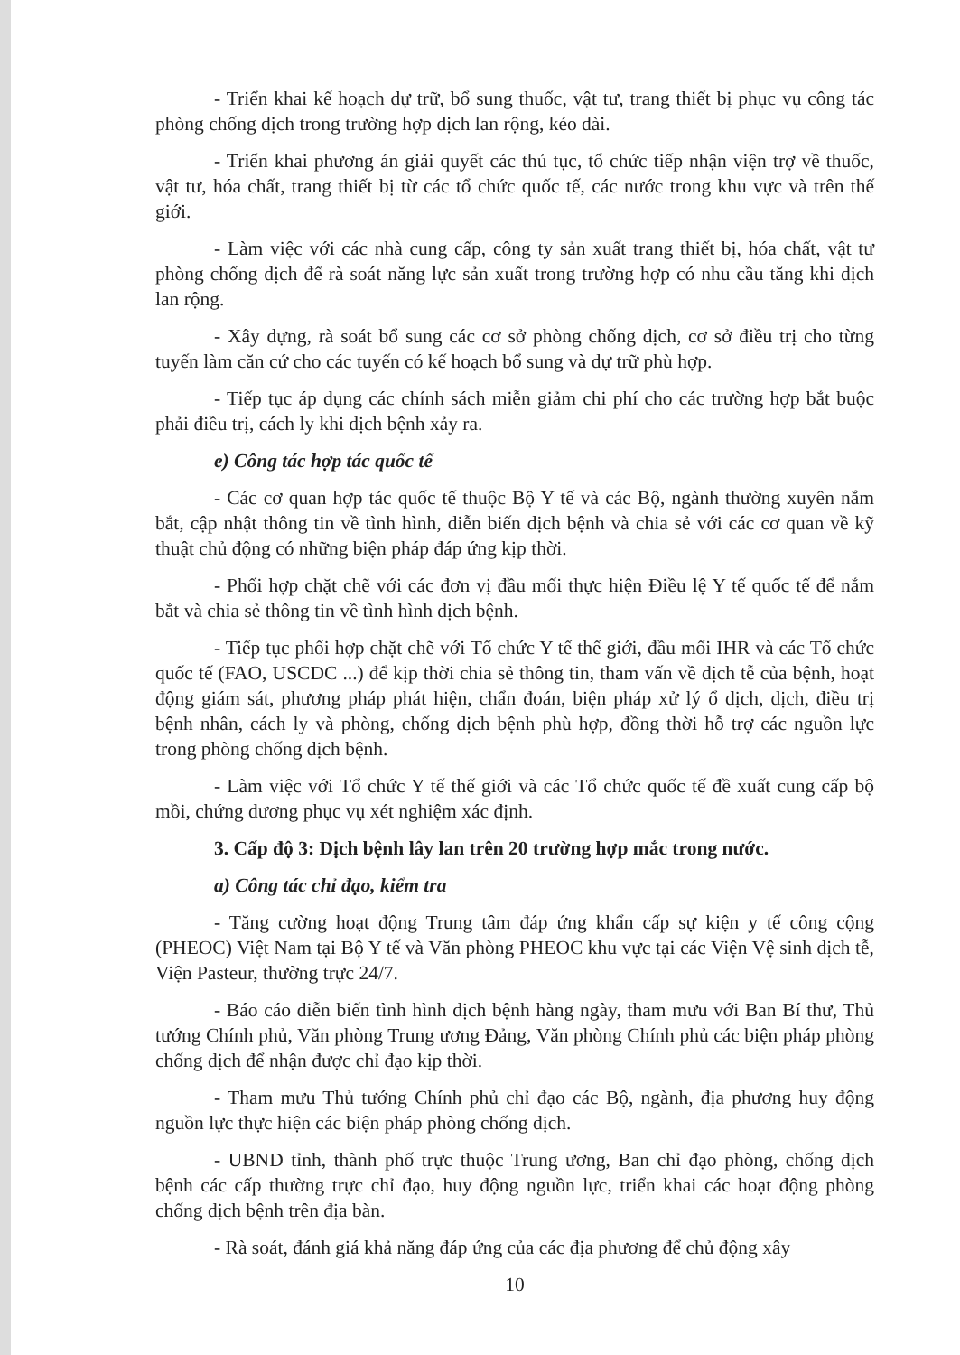- Triển khai kế hoạch dự trữ, bổ sung thuốc, vật tư, trang thiết bị phục vụ công tác phòng chống dịch trong trường hợp dịch lan rộng, kéo dài.
- Triển khai phương án giải quyết các thủ tục, tổ chức tiếp nhận viện trợ về thuốc, vật tư, hóa chất, trang thiết bị từ các tổ chức quốc tế, các nước trong khu vực và trên thế giới.
- Làm việc với các nhà cung cấp, công ty sản xuất trang thiết bị, hóa chất, vật tư phòng chống dịch để rà soát năng lực sản xuất trong trường hợp có nhu cầu tăng khi dịch lan rộng.
- Xây dựng, rà soát bổ sung các cơ sở phòng chống dịch, cơ sở điều trị cho từng tuyến làm căn cứ cho các tuyến có kế hoạch bổ sung và dự trữ phù hợp.
- Tiếp tục áp dụng các chính sách miễn giảm chi phí cho các trường hợp bắt buộc phải điều trị, cách ly khi dịch bệnh xảy ra.
e) Công tác hợp tác quốc tế
- Các cơ quan hợp tác quốc tế thuộc Bộ Y tế và các Bộ, ngành thường xuyên nắm bắt, cập nhật thông tin về tình hình, diễn biến dịch bệnh và chia sẻ với các cơ quan về kỹ thuật chủ động có những biện pháp đáp ứng kịp thời.
- Phối hợp chặt chẽ với các đơn vị đầu mối thực hiện Điều lệ Y tế quốc tế để nắm bắt và chia sẻ thông tin về tình hình dịch bệnh.
- Tiếp tục phối hợp chặt chẽ với Tổ chức Y tế thế giới, đầu mối IHR và các Tổ chức quốc tế (FAO, USCDC ...) để kịp thời chia sẻ thông tin, tham vấn về dịch tễ của bệnh, hoạt động giám sát, phương pháp phát hiện, chẩn đoán, biện pháp xử lý ổ dịch, dịch, điều trị bệnh nhân, cách ly và phòng, chống dịch bệnh phù hợp, đồng thời hỗ trợ các nguồn lực trong phòng chống dịch bệnh.
- Làm việc với Tổ chức Y tế thế giới và các Tổ chức quốc tế đề xuất cung cấp bộ mồi, chứng dương phục vụ xét nghiệm xác định.
3. Cấp độ 3: Dịch bệnh lây lan trên 20 trường hợp mắc trong nước.
a) Công tác chỉ đạo, kiểm tra
- Tăng cường hoạt động Trung tâm đáp ứng khẩn cấp sự kiện y tế công cộng (PHEOC) Việt Nam tại Bộ Y tế và Văn phòng PHEOC khu vực tại các Viện Vệ sinh dịch tễ, Viện Pasteur, thường trực 24/7.
- Báo cáo diễn biến tình hình dịch bệnh hàng ngày, tham mưu với Ban Bí thư, Thủ tướng Chính phủ, Văn phòng Trung ương Đảng, Văn phòng Chính phủ các biện pháp phòng chống dịch để nhận được chỉ đạo kịp thời.
- Tham mưu Thủ tướng Chính phủ chỉ đạo các Bộ, ngành, địa phương huy động nguồn lực thực hiện các biện pháp phòng chống dịch.
- UBND tỉnh, thành phố trực thuộc Trung ương, Ban chỉ đạo phòng, chống dịch bệnh các cấp thường trực chỉ đạo, huy động nguồn lực, triển khai các hoạt động phòng chống dịch bệnh trên địa bàn.
- Rà soát, đánh giá khả năng đáp ứng của các địa phương để chủ động xây
10